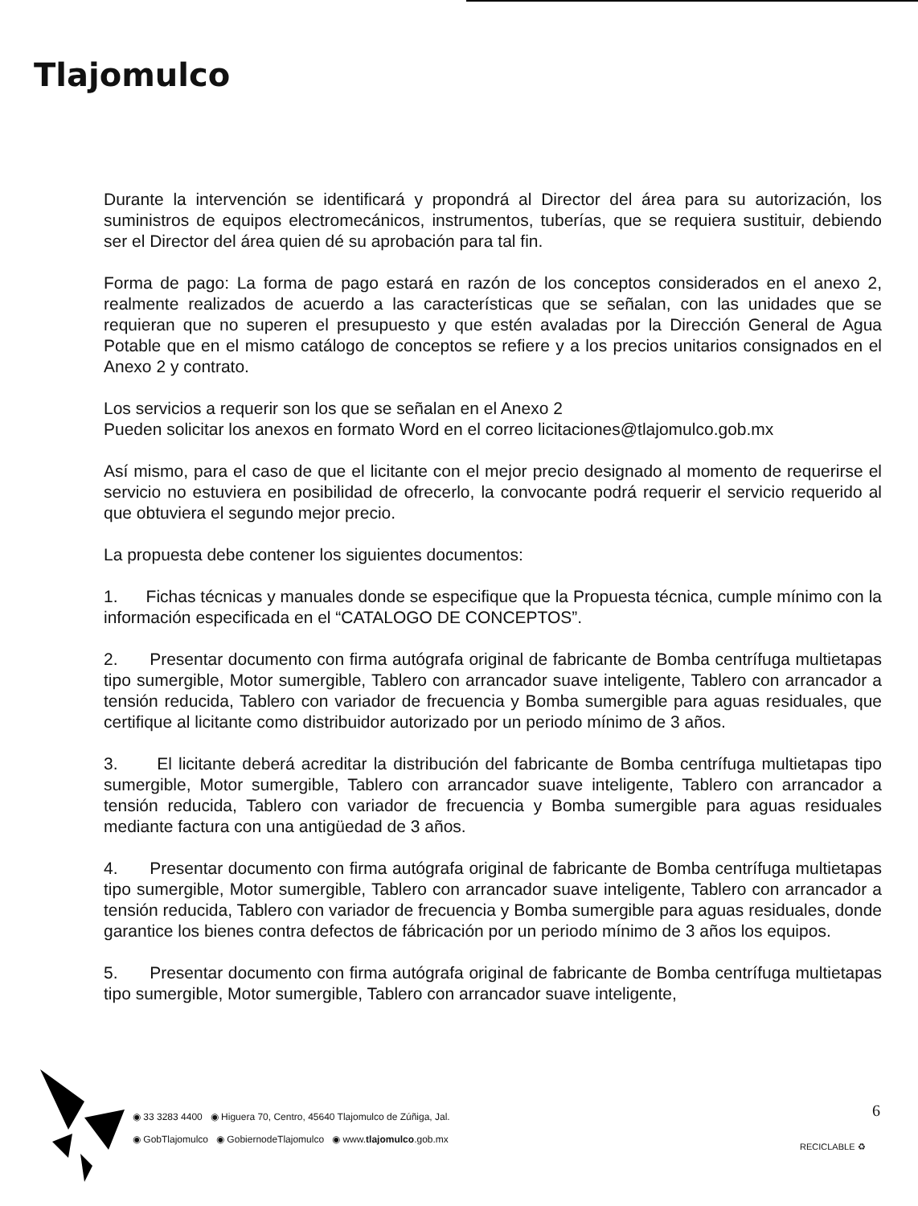Tlajomulco
Durante la intervención se identificará y propondrá al Director del área para su autorización, los suministros de equipos electromecánicos, instrumentos, tuberías, que se requiera sustituir, debiendo ser el Director del área quien dé su aprobación para tal fin.
Forma de pago: La forma de pago estará en razón de los conceptos considerados en el anexo 2, realmente realizados de acuerdo a las características que se señalan, con las unidades que se requieran que no superen el presupuesto y que estén avaladas por la Dirección General de Agua Potable que en el mismo catálogo de conceptos se refiere y a los precios unitarios consignados en el Anexo 2 y contrato.
Los servicios a requerir son los que se señalan en el Anexo 2
Pueden solicitar los anexos en formato Word en el correo licitaciones@tlajomulco.gob.mx
Así mismo, para el caso de que el licitante con el mejor precio designado al momento de requerirse el servicio no estuviera en posibilidad de ofrecerlo, la convocante podrá requerir el servicio requerido al que obtuviera el segundo mejor precio.
La propuesta debe contener los siguientes documentos:
1. Fichas técnicas y manuales donde se especifique que la Propuesta técnica, cumple mínimo con la información especificada en el “CATALOGO DE CONCEPTOS”.
2. Presentar documento con firma autógrafa original de fabricante de Bomba centrífuga multietapas tipo sumergible, Motor sumergible, Tablero con arrancador suave inteligente, Tablero con arrancador a tensión reducida, Tablero con variador de frecuencia y Bomba sumergible para aguas residuales, que certifique al licitante como distribuidor autorizado por un periodo mínimo de 3 años.
3. El licitante deberá acreditar la distribución del fabricante de Bomba centrífuga multietapas tipo sumergible, Motor sumergible, Tablero con arrancador suave inteligente, Tablero con arrancador a tensión reducida, Tablero con variador de frecuencia y Bomba sumergible para aguas residuales mediante factura con una antigüedad de 3 años.
4. Presentar documento con firma autógrafa original de fabricante de Bomba centrífuga multietapas tipo sumergible, Motor sumergible, Tablero con arrancador suave inteligente, Tablero con arrancador a tensión reducida, Tablero con variador de frecuencia y Bomba sumergible para aguas residuales, donde garantice los bienes contra defectos de fábricación por un periodo mínimo de 3 años los equipos.
5. Presentar documento con firma autógrafa original de fabricante de Bomba centrífuga multietapas tipo sumergible, Motor sumergible, Tablero con arrancador suave inteligente,
◉ 33 3283 4400 ◉ Higuera 70, Centro, 45640 Tlajomulco de Zúñiga, Jal.
◉ GobTlajomulco ◉ GobiernodeTlajomulco ◉ www.tlajomulco.gob.mx
6
RECICLABLE ♻